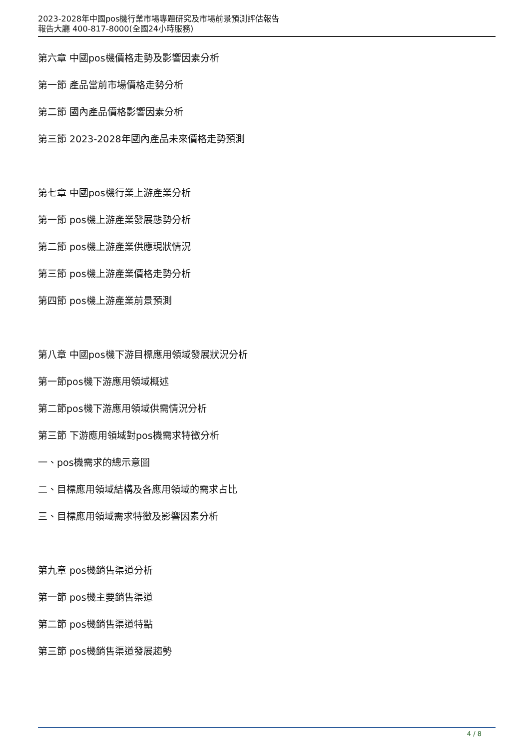2023-2028年中國pos機行業市場專題研究及市場前景預測評估報告
報告大廳 400-817-8000(全國24小時服務)
第六章 中國pos機價格走勢及影響因素分析
第一節 產品當前市場價格走勢分析
第二節 國內產品價格影響因素分析
第三節 2023-2028年國內產品未來價格走勢預測
第七章 中國pos機行業上游產業分析
第一節 pos機上游產業發展態勢分析
第二節 pos機上游產業供應現狀情況
第三節 pos機上游產業價格走勢分析
第四節 pos機上游產業前景預測
第八章 中國pos機下游目標應用領域發展狀況分析
第一節pos機下游應用領域概述
第二節pos機下游應用領域供需情況分析
第三節 下游應用領域對pos機需求特徵分析
一、pos機需求的總示意圖
二、目標應用領域結構及各應用領域的需求占比
三、目標應用領域需求特徵及影響因素分析
第九章 pos機銷售渠道分析
第一節 pos機主要銷售渠道
第二節 pos機銷售渠道特點
第三節 pos機銷售渠道發展趨勢
4 / 8